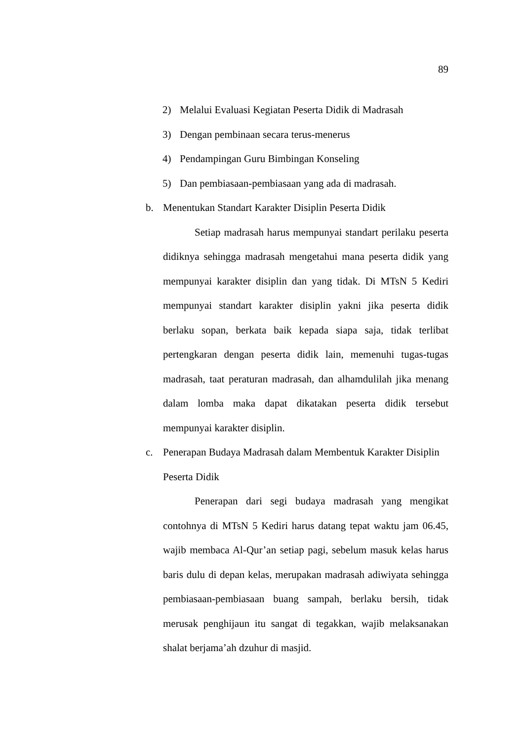89
2) Melalui Evaluasi Kegiatan Peserta Didik di Madrasah
3) Dengan pembinaan secara terus-menerus
4) Pendampingan Guru Bimbingan Konseling
5) Dan pembiasaan-pembiasaan yang ada di madrasah.
b. Menentukan Standart Karakter Disiplin Peserta Didik
Setiap madrasah harus mempunyai standart perilaku peserta didiknya sehingga madrasah mengetahui mana peserta didik yang mempunyai karakter disiplin dan yang tidak. Di MTsN 5 Kediri mempunyai standart karakter disiplin yakni jika peserta didik berlaku sopan, berkata baik kepada siapa saja, tidak terlibat pertengkaran dengan peserta didik lain, memenuhi tugas-tugas madrasah, taat peraturan madrasah, dan alhamdulilah jika menang dalam lomba maka dapat dikatakan peserta didik tersebut mempunyai karakter disiplin.
c. Penerapan Budaya Madrasah dalam Membentuk Karakter Disiplin Peserta Didik
Penerapan dari segi budaya madrasah yang mengikat contohnya di MTsN 5 Kediri harus datang tepat waktu jam 06.45, wajib membaca Al-Qur’an setiap pagi, sebelum masuk kelas harus baris dulu di depan kelas, merupakan madrasah adiwiyata sehingga pembiasaan-pembiasaan buang sampah, berlaku bersih, tidak merusak penghijaun itu sangat di tegakkan, wajib melaksanakan shalat berjama’ah dzuhur di masjid.